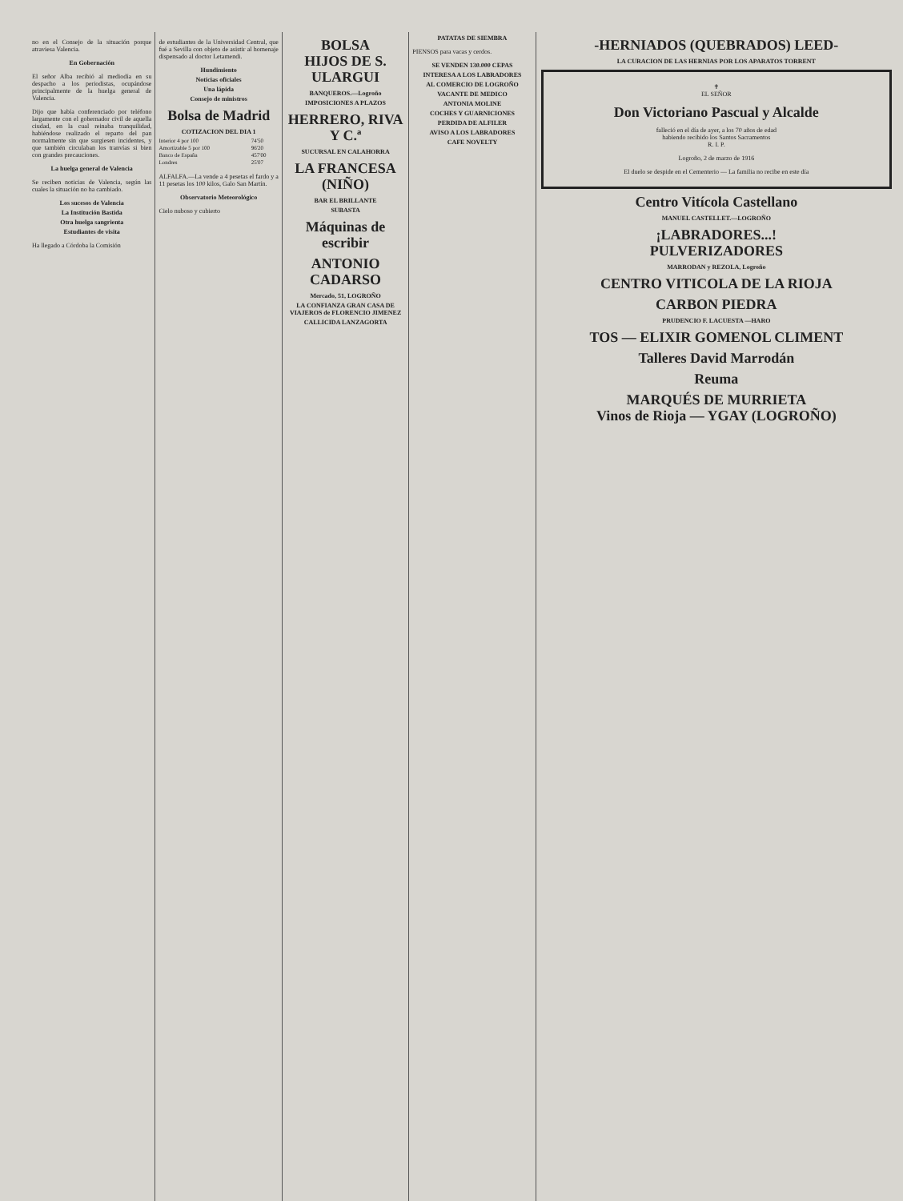no en el Consejo de la situación porque atraviesa Valencia.
En Gobernación
El señor Alba recibió al mediodía en su despacho a los periodistas, ocupándose principalmente de la huelga general de Valencia.
Dijo que había conferenciado por teléfono largamente con el gobernador civil de aquella ciudad, en la cual reinaba tranquilidad, habiéndose realizado el reparto del pan normalmente sin que surgiesen incidentes, y que también circulaban los tranvías si bien con grandes precauciones.
La huelga general de Valencia
Se reciben noticias de Valencia, según las cuales la situación no ha cambiado.
Los sucesos de Valencia
La Institución Bastida
Otra huelga sangrienta
Estudiantes de visita
Ha llegado a Córdoba la Comisión
de estudiantes de la Universidad Central, que fué a Sevilla con objeto de asistir al homenaje dispensado al doctor Letamendi.
Hundimiento
Noticias oficiales
Una lápida
Consejo de ministros
Bolsa de Madrid
COTIZACION DEL DIA 1
| Interior 4 por 100 | 74'50 |
| Amortizable 5 por 100 | 96'20 |
| Banco de España | 457'00 |
| Londres | 25'07 |
ALFALFA.—La vende a 4 pesetas el fardo y a 11 pesetas los 100 kilos, Galo San Martín.
Observatorio Meteorológico
Cielo nuboso y cubierto
BOLSA
HIJOS DE S. ULARGUI
BANQUEROS.—Logroño
IMPOSICIONES A PLAZOS
HERRERO, RIVA Y C.ª
SUCURSAL EN CALAHORRA
LA FRANCESA (NIÑO)
BAR EL BRILLANTE
SUBASTA
Máquinas de escribir
ANTONIO CADARSO
Mercado, 51, LOGROÑO
LA CONFIANZA GRAN CASA DE VIAJEROS de FLORENCIO JIMENEZ
CALLICIDA LANZAGORTA
PATATAS DE SIEMBRA
PIENSOS para vacas y cerdos.
SE VENDEN 130.000 CEPAS
INTERESA A LOS LABRADORES
AL COMERCIO DE LOGROÑO
VACANTE DE MEDICO
ANTONIA MOLINE
COCHES Y GUARNICIONES
PERDIDA DE ALFILER
AVISO A LOS LABRADORES
CAFE NOVELTY
-HERNIADOS (QUEBRADOS) LEED-
LA CURACION DE LAS HERNIAS POR LOS APARATOS TORRENT
✝
EL SEÑOR
Don Victoriano Pascual y Alcalde
falleció en el día de ayer, a los 70 años de edad
habiendo recibido los Santos Sacramentos
R. I. P.
Logroño, 2 de marzo de 1916
El duelo se despide en el Cementerio — La familia no recibe en este día
Centro Vitícola Castellano
MANUEL CASTELLET.—LOGROÑO
¡LABRADORES...!
PULVERIZADORES
MARRODAN y REZOLA, Logroño
CENTRO VITICOLA DE LA RIOJA
CARBON PIEDRA
PRUDENCIO F. LACUESTA —HARO
TOS — ELIXIR GOMENOL CLIMENT
Talleres David Marrodán
Reuma
MARQUÉS DE MURRIETA
Vinos de Rioja — YGAY (LOGROÑO)